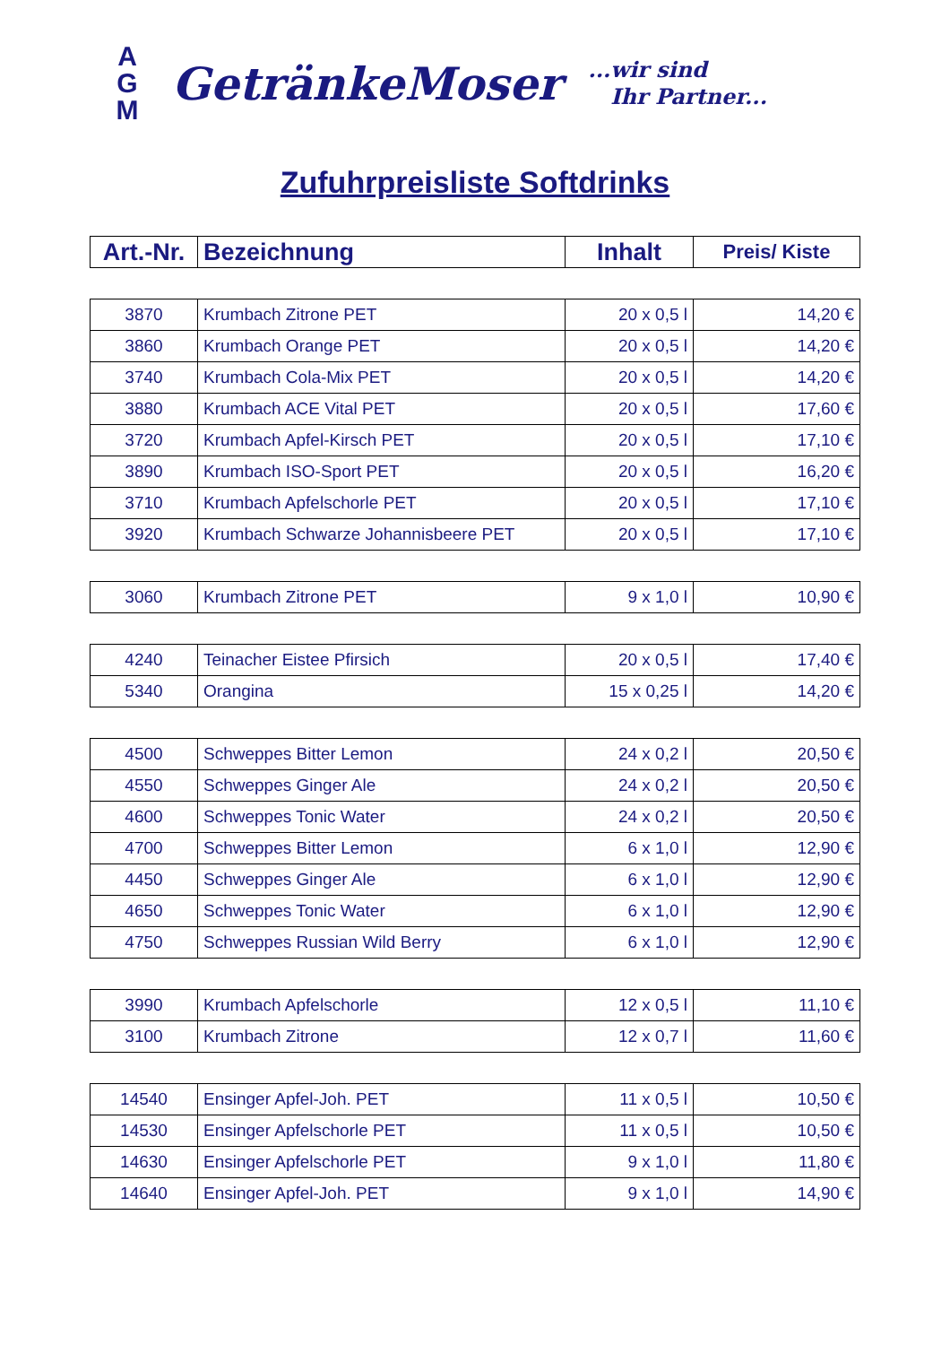A
G
M
GetränkeMoser
...wir sind
Ihr Partner...
Zufuhrpreisliste Softdrinks
| Art.-Nr. | Bezeichnung | Inhalt | Preis/ Kiste |
| --- | --- | --- | --- |
| 3870 | Krumbach Zitrone PET | 20 x 0,5 l | 14,20 € |
| 3860 | Krumbach Orange PET | 20 x 0,5 l | 14,20 € |
| 3740 | Krumbach Cola-Mix PET | 20 x 0,5 l | 14,20 € |
| 3880 | Krumbach ACE Vital PET | 20 x 0,5 l | 17,60 € |
| 3720 | Krumbach Apfel-Kirsch PET | 20 x 0,5 l | 17,10 € |
| 3890 | Krumbach ISO-Sport PET | 20 x 0,5 l | 16,20 € |
| 3710 | Krumbach Apfelschorle PET | 20 x 0,5 l | 17,10 € |
| 3920 | Krumbach Schwarze Johannisbeere PET | 20 x 0,5 l | 17,10 € |
| 3060 | Krumbach Zitrone PET | 9 x 1,0 l | 10,90 € |
| 4240 | Teinacher Eistee Pfirsich | 20 x 0,5 l | 17,40 € |
| 5340 | Orangina | 15 x 0,25 l | 14,20 € |
| 4500 | Schweppes Bitter Lemon | 24 x 0,2 l | 20,50 € |
| 4550 | Schweppes Ginger Ale | 24 x 0,2 l | 20,50 € |
| 4600 | Schweppes Tonic Water | 24 x 0,2 l | 20,50 € |
| 4700 | Schweppes Bitter Lemon | 6 x 1,0 l | 12,90 € |
| 4450 | Schweppes Ginger Ale | 6 x 1,0 l | 12,90 € |
| 4650 | Schweppes Tonic Water | 6 x 1,0 l | 12,90 € |
| 4750 | Schweppes Russian Wild Berry | 6 x 1,0 l | 12,90 € |
| 3990 | Krumbach Apfelschorle | 12 x 0,5 l | 11,10 € |
| 3100 | Krumbach Zitrone | 12 x 0,7 l | 11,60 € |
| 14540 | Ensinger Apfel-Joh. PET | 11 x 0,5 l | 10,50 € |
| 14530 | Ensinger Apfelschorle PET | 11 x 0,5 l | 10,50 € |
| 14630 | Ensinger Apfelschorle PET | 9 x 1,0 l | 11,80 € |
| 14640 | Ensinger Apfel-Joh. PET | 9 x 1,0 l | 14,90 € |